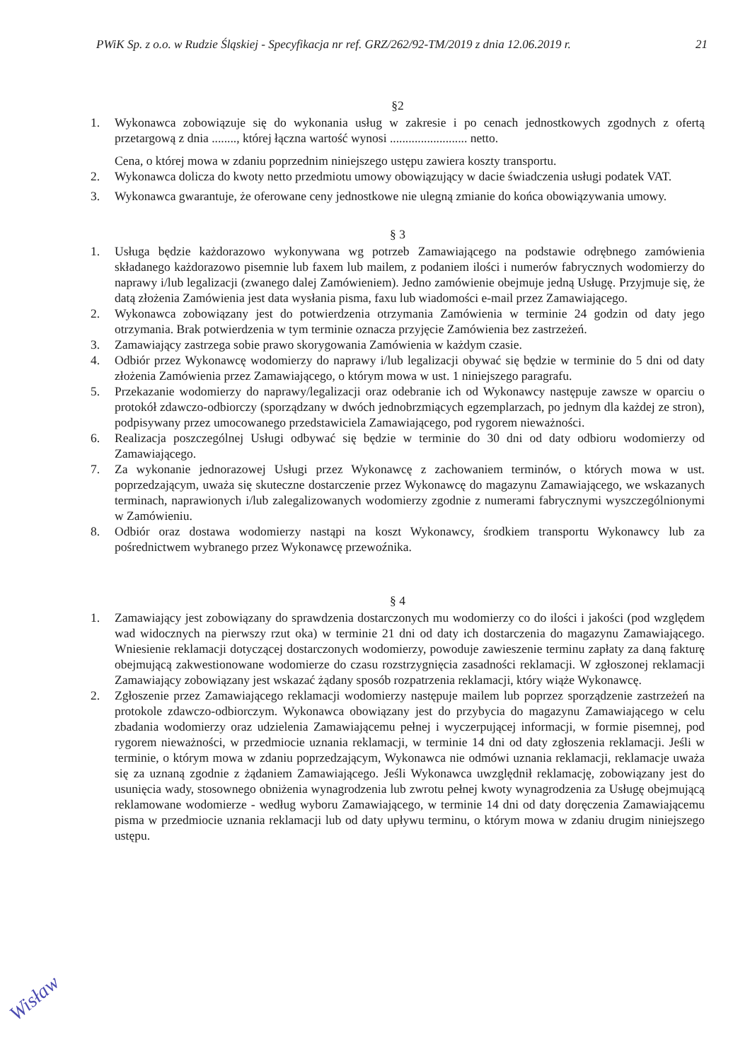PWiK Sp. z o.o. w Rudzie Śląskiej - Specyfikacja nr ref. GRZ/262/92-TM/2019 z dnia 12.06.2019 r. 21
§2
1. Wykonawca zobowiązuje się do wykonania usług w zakresie i po cenach jednostkowych zgodnych z ofertą przetargową z dnia ........, której łączna wartość wynosi ......................... netto.
Cena, o której mowa w zdaniu poprzednim niniejszego ustępu zawiera koszty transportu.
2. Wykonawca dolicza do kwoty netto przedmiotu umowy obowiązujący w dacie świadczenia usługi podatek VAT.
3. Wykonawca gwarantuje, że oferowane ceny jednostkowe nie ulegną zmianie do końca obowiązywania umowy.
§ 3
1. Usługa będzie każdorazowo wykonywana wg potrzeb Zamawiającego na podstawie odrębnego zamówienia składanego każdorazowo pisemnie lub faxem lub mailem, z podaniem ilości i numerów fabrycznych wodomierzy do naprawy i/lub legalizacji (zwanego dalej Zamówieniem). Jedno zamówienie obejmuje jedną Usługę. Przyjmuje się, że datą złożenia Zamówienia jest data wysłania pisma, faxu lub wiadomości e-mail przez Zamawiającego.
2. Wykonawca zobowiązany jest do potwierdzenia otrzymania Zamówienia w terminie 24 godzin od daty jego otrzymania. Brak potwierdzenia w tym terminie oznacza przyjęcie Zamówienia bez zastrzeżeń.
3. Zamawiający zastrzega sobie prawo skorygowania Zamówienia w każdym czasie.
4. Odbiór przez Wykonawcę wodomierzy do naprawy i/lub legalizacji obywać się będzie w terminie do 5 dni od daty złożenia Zamówienia przez Zamawiającego, o którym mowa w ust. 1 niniejszego paragrafu.
5. Przekazanie wodomierzy do naprawy/legalizacji oraz odebranie ich od Wykonawcy następuje zawsze w oparciu o protokół zdawczo-odbiorczy (sporządzany w dwóch jednobrzmiących egzemplarzach, po jednym dla każdej ze stron), podpisywany przez umocowanego przedstawiciela Zamawiającego, pod rygorem nieważności.
6. Realizacja poszczególnej Usługi odbywać się będzie w terminie do 30 dni od daty odbioru wodomierzy od Zamawiającego.
7. Za wykonanie jednorazowej Usługi przez Wykonawcę z zachowaniem terminów, o których mowa w ust. poprzedzającym, uważa się skuteczne dostarczenie przez Wykonawcę do magazynu Zamawiającego, we wskazanych terminach, naprawionych i/lub zalegalizowanych wodomierzy zgodnie z numerami fabrycznymi wyszczególnionymi w Zamówieniu.
8. Odbiór oraz dostawa wodomierzy nastąpi na koszt Wykonawcy, środkiem transportu Wykonawcy lub za pośrednictwem wybranego przez Wykonawcę przewoźnika.
§ 4
1. Zamawiający jest zobowiązany do sprawdzenia dostarczonych mu wodomierzy co do ilości i jakości (pod względem wad widocznych na pierwszy rzut oka) w terminie 21 dni od daty ich dostarczenia do magazynu Zamawiającego. Wniesienie reklamacji dotyczącej dostarczonych wodomierzy, powoduje zawieszenie terminu zapłaty za daną fakturę obejmującą zakwestionowane wodomierze do czasu rozstrzygnięcia zasadności reklamacji. W zgłoszonej reklamacji Zamawiający zobowiązany jest wskazać żądany sposób rozpatrzenia reklamacji, który wiąże Wykonawcę.
2. Zgłoszenie przez Zamawiającego reklamacji wodomierzy następuje mailem lub poprzez sporządzenie zastrzeżeń na protokole zdawczo-odbiorczym. Wykonawca obowiązany jest do przybycia do magazynu Zamawiającego w celu zbadania wodomierzy oraz udzielenia Zamawiającemu pełnej i wyczerpującej informacji, w formie pisemnej, pod rygorem nieważności, w przedmiocie uznania reklamacji, w terminie 14 dni od daty zgłoszenia reklamacji. Jeśli w terminie, o którym mowa w zdaniu poprzedzającym, Wykonawca nie odmówi uznania reklamacji, reklamacje uważa się za uznaną zgodnie z żądaniem Zamawiającego. Jeśli Wykonawca uwzględnił reklamację, zobowiązany jest do usunięcia wady, stosownego obniżenia wynagrodzenia lub zwrotu pełnej kwoty wynagrodzenia za Usługę obejmującą reklamowane wodomierze - według wyboru Zamawiającego, w terminie 14 dni od daty doręczenia Zamawiającemu pisma w przedmiocie uznania reklamacji lub od daty upływu terminu, o którym mowa w zdaniu drugim niniejszego ustępu.
Wisław